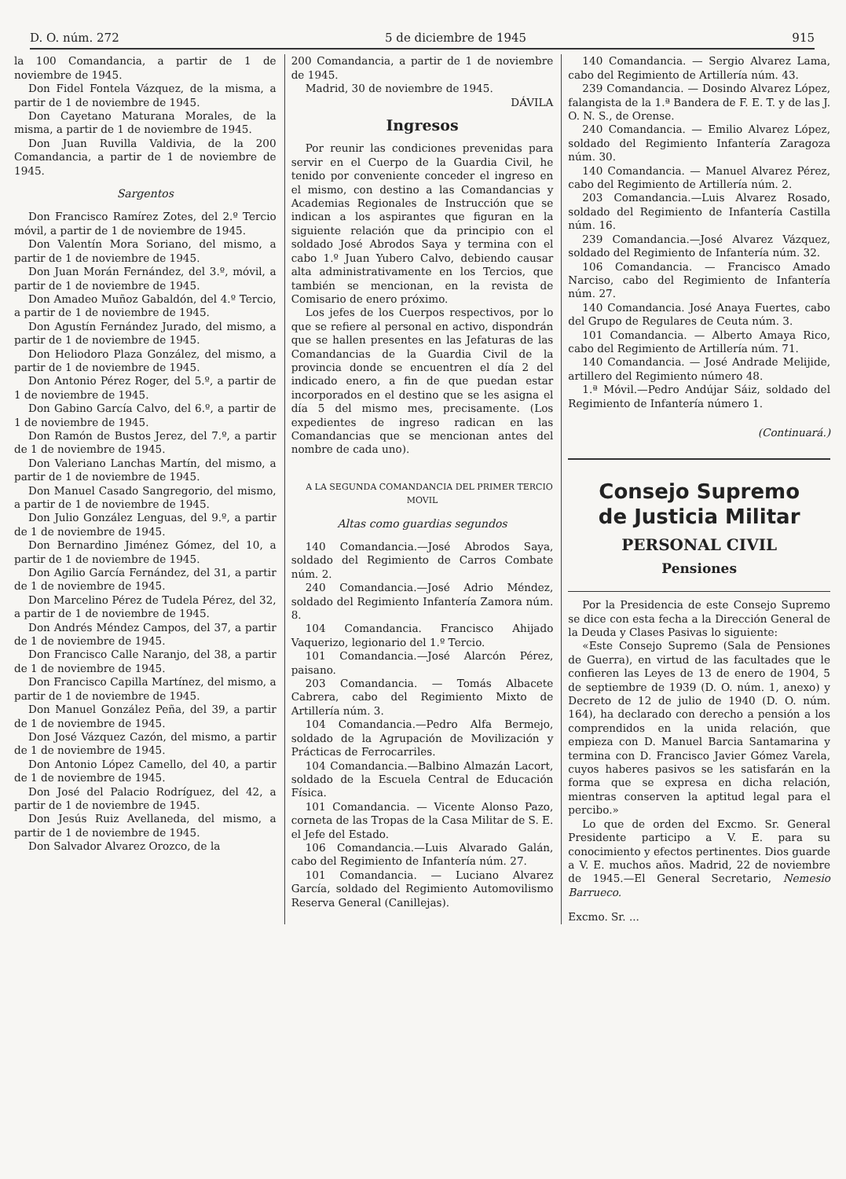D. O. núm. 272 5 de diciembre de 1945 915
la 100 Comandancia, a partir de 1 de noviembre de 1945.
Don Fidel Fontela Vázquez, de la misma, a partir de 1 de noviembre de 1945.
Don Cayetano Maturana Morales, de la misma, a partir de 1 de noviembre de 1945.
Don Juan Ruvilla Valdivia, de la 200 Comandancia, a partir de 1 de noviembre de 1945.
Sargentos
Don Francisco Ramírez Zotes, del 2.º Tercio móvil, a partir de 1 de noviembre de 1945.
Don Valentín Mora Soriano, del mismo, a partir de 1 de noviembre de 1945.
Don Juan Morán Fernández, del 3.º, móvil, a partir de 1 de noviembre de 1945.
Don Amadeo Muñoz Gabaldón, del 4.º Tercio, a partir de 1 de noviembre de 1945.
Don Agustín Fernández Jurado, del mismo, a partir de 1 de noviembre de 1945.
Don Heliodoro Plaza González, del mismo, a partir de 1 de noviembre de 1945.
Don Antonio Pérez Roger, del 5.º, a partir de 1 de noviembre de 1945.
Don Gabino García Calvo, del 6.º, a partir de 1 de noviembre de 1945.
Don Ramón de Bustos Jerez, del 7.º, a partir de 1 de noviembre de 1945.
Don Valeriano Lanchas Martín, del mismo, a partir de 1 de noviembre de 1945.
Don Manuel Casado Sangregorio, del mismo, a partir de 1 de noviembre de 1945.
Don Julio González Lenguas, del 9.º, a partir de 1 de noviembre de 1945.
Don Bernardino Jiménez Gómez, del 10, a partir de 1 de noviembre de 1945.
Don Agilio García Fernández, del 31, a partir de 1 de noviembre de 1945.
Don Marcelino Pérez de Tudela Pérez, del 32, a partir de 1 de noviembre de 1945.
Don Andrés Méndez Campos, del 37, a partir de 1 de noviembre de 1945.
Don Francisco Calle Naranjo, del 38, a partir de 1 de noviembre de 1945.
Don Francisco Capilla Martínez, del mismo, a partir de 1 de noviembre de 1945.
Don Manuel González Peña, del 39, a partir de 1 de noviembre de 1945.
Don José Vázquez Cazón, del mismo, a partir de 1 de noviembre de 1945.
Don Antonio López Camello, del 40, a partir de 1 de noviembre de 1945.
Don José del Palacio Rodríguez, del 42, a partir de 1 de noviembre de 1945.
Don Jesús Ruiz Avellaneda, del mismo, a partir de 1 de noviembre de 1945.
Don Salvador Alvarez Orozco, de la
200 Comandancia, a partir de 1 de noviembre de 1945.
Madrid, 30 de noviembre de 1945.
DÁVILA
Ingresos
Por reunir las condiciones prevenidas para servir en el Cuerpo de la Guardia Civil, he tenido por conveniente conceder el ingreso en el mismo, con destino a las Comandancias y Academias Regionales de Instrucción que se indican a los aspirantes que figuran en la siguiente relación que da principio con el soldado José Abrodos Saya y termina con el cabo 1.º Juan Yubero Calvo, debiendo causar alta administrativamente en los Tercios, que también se mencionan, en la revista de Comisario de enero próximo.
Los jefes de los Cuerpos respectivos, por lo que se refiere al personal en activo, dispondrán que se hallen presentes en las Jefaturas de las Comandancias de la Guardia Civil de la provincia donde se encuentren el día 2 del indicado enero, a fin de que puedan estar incorporados en el destino que se les asigna el día 5 del mismo mes, precisamente. (Los expedientes de ingreso radican en las Comandancias que se mencionan antes del nombre de cada uno).
A LA SEGUNDA COMANDANCIA DEL PRIMER TERCIO MOVIL
Altas como guardias segundos
140 Comandancia.—José Abrodos Saya, soldado del Regimiento de Carros Combate núm. 2.
240 Comandancia.—José Adrio Méndez, soldado del Regimiento Infantería Zamora núm. 8.
104 Comandancia. Francisco Ahijado Vaquerizo, legionario del 1.º Tercio.
101 Comandancia.—José Alarcón Pérez, paisano.
203 Comandancia. — Tomás Albacete Cabrera, cabo del Regimiento Mixto de Artillería núm. 3.
104 Comandancia.—Pedro Alfa Bermejo, soldado de la Agrupación de Movilización y Prácticas de Ferrocarriles.
104 Comandancia.—Balbino Almazán Lacort, soldado de la Escuela Central de Educación Física.
101 Comandancia. — Vicente Alonso Pazo, corneta de las Tropas de la Casa Militar de S. E. el Jefe del Estado.
106 Comandancia.—Luis Alvarado Galán, cabo del Regimiento de Infantería núm. 27.
101 Comandancia. — Luciano Alvarez García, soldado del Regimiento Automovilismo Reserva General (Canillejas).
140 Comandancia. — Sergio Alvarez Lama, cabo del Regimiento de Artillería núm. 43.
239 Comandancia. — Dosindo Alvarez López, falangista de la 1.ª Bandera de F. E. T. y de las J. O. N. S., de Orense.
240 Comandancia. — Emilio Alvarez López, soldado del Regimiento Infantería Zaragoza núm. 30.
140 Comandancia. — Manuel Alvarez Pérez, cabo del Regimiento de Artillería núm. 2.
203 Comandancia.—Luis Alvarez Rosado, soldado del Regimiento de Infantería Castilla núm. 16.
239 Comandancia.—José Alvarez Vázquez, soldado del Regimiento de Infantería núm. 32.
106 Comandancia. — Francisco Amado Narciso, cabo del Regimiento de Infantería núm. 27.
140 Comandancia. José Anaya Fuertes, cabo del Grupo de Regulares de Ceuta núm. 3.
101 Comandancia. — Alberto Amaya Rico, cabo del Regimiento de Artillería núm. 71.
140 Comandancia. — José Andrade Melijide, artillero del Regimiento número 48.
1.ª Móvil.—Pedro Andújar Sáiz, soldado del Regimiento de Infantería número 1.
(Continuará.)
Consejo Supremo
de Justicia Militar
PERSONAL CIVIL
Pensiones
Por la Presidencia de este Consejo Supremo se dice con esta fecha a la Dirección General de la Deuda y Clases Pasivas lo siguiente:
«Este Consejo Supremo (Sala de Pensiones de Guerra), en virtud de las facultades que le confieren las Leyes de 13 de enero de 1904, 5 de septiembre de 1939 (D. O. núm. 1, anexo) y Decreto de 12 de julio de 1940 (D. O. núm. 164), ha declarado con derecho a pensión a los comprendidos en la unida relación, que empieza con D. Manuel Barcia Santamarina y termina con D. Francisco Javier Gómez Varela, cuyos haberes pasivos se les satisfarán en la forma que se expresa en dicha relación, mientras conserven la aptitud legal para el percibo.»
Lo que de orden del Excmo. Sr. General Presidente participo a V. E. para su conocimiento y efectos pertinentes. Dios guarde a V. E. muchos años. Madrid, 22 de noviembre de 1945.—El General Secretario, Nemesio Barrueco.
Excmo. Sr. ...